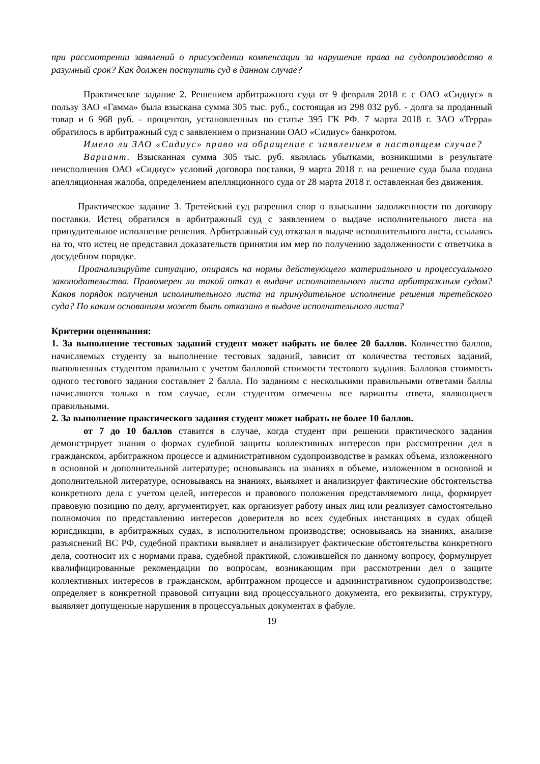при рассмотрении заявлений о присуждении компенсации за нарушение права на судопроизводство в разумный срок? Как должен поступить суд в данном случае?
Практическое задание 2. Решением арбитражного суда от 9 февраля 2018 г. с ОАО «Сидиус» в пользу ЗАО «Гамма» была взыскана сумма 305 тыс. руб., состоящая из 298 032 руб. - долга за проданный товар и 6 968 руб. - процентов, установленных по статье 395 ГК РФ. 7 марта 2018 г. ЗАО «Терра» обратилось в арбитражный суд с заявлением о признании ОАО «Сидиус» банкротом.
Имело ли ЗАО «Сидиус» право на обращение с заявлением в настоящем случае?
Вариант. Взысканная сумма 305 тыс. руб. являлась убытками, возникшими в результате неисполнения ОАО «Сидиус» условий договора поставки, 9 марта 2018 г. на решение суда была подана апелляционная жалоба, определением апелляционного суда от 28 марта 2018 г. оставленная без движения.
Практическое задание 3. Третейский суд разрешил спор о взыскании задолженности по договору поставки. Истец обратился в арбитражный суд с заявлением о выдаче исполнительного листа на принудительное исполнение решения. Арбитражный суд отказал в выдаче исполнительного листа, ссылаясь на то, что истец не представил доказательств принятия им мер по получению задолженности с ответчика в досудебном порядке.
Проанализируйте ситуацию, опираясь на нормы действующего материального и процессуального законодательства. Правомерен ли такой отказ в выдаче исполнительного листа арбитражным судом? Каков порядок получения исполнительного листа на принудительное исполнение решения третейского суда? По каким основаниям может быть отказано в выдаче исполнительного листа?
Критерии оценивания:
1. За выполнение тестовых заданий студент может набрать не более 20 баллов. Количество баллов, начисляемых студенту за выполнение тестовых заданий, зависит от количества тестовых заданий, выполненных студентом правильно с учетом балловой стоимости тестового задания. Балловая стоимость одного тестового задания составляет 2 балла. По заданиям с несколькими правильными ответами баллы начисляются только в том случае, если студентом отмечены все варианты ответа, являющиеся правильными.
2. За выполнение практического задания студент может набрать не более 10 баллов.
от 7 до 10 баллов ставится в случае, когда студент при решении практического задания демонстрирует знания о формах судебной защиты коллективных интересов при рассмотрении дел в гражданском, арбитражном процессе и административном судопроизводстве в рамках объема, изложенного в основной и дополнительной литературе; основываясь на знаниях в объеме, изложенном в основной и дополнительной литературе, основываясь на знаниях, выявляет и анализирует фактические обстоятельства конкретного дела с учетом целей, интересов и правового положения представляемого лица, формирует правовую позицию по делу, аргументирует, как организует работу иных лиц или реализует самостоятельно полномочия по представлению интересов доверителя во всех судебных инстанциях в судах общей юрисдикции, в арбитражных судах, в исполнительном производстве; основываясь на знаниях, анализе разъяснений ВС РФ, судебной практики выявляет и анализирует фактические обстоятельства конкретного дела, соотносит их с нормами права, судебной практикой, сложившейся по данному вопросу, формулирует квалифицированные рекомендации по вопросам, возникающим при рассмотрении дел о защите коллективных интересов в гражданском, арбитражном процессе и административном судопроизводстве; определяет в конкретной правовой ситуации вид процессуального документа, его реквизиты, структуру, выявляет допущенные нарушения в процессуальных документах в фабуле.
19